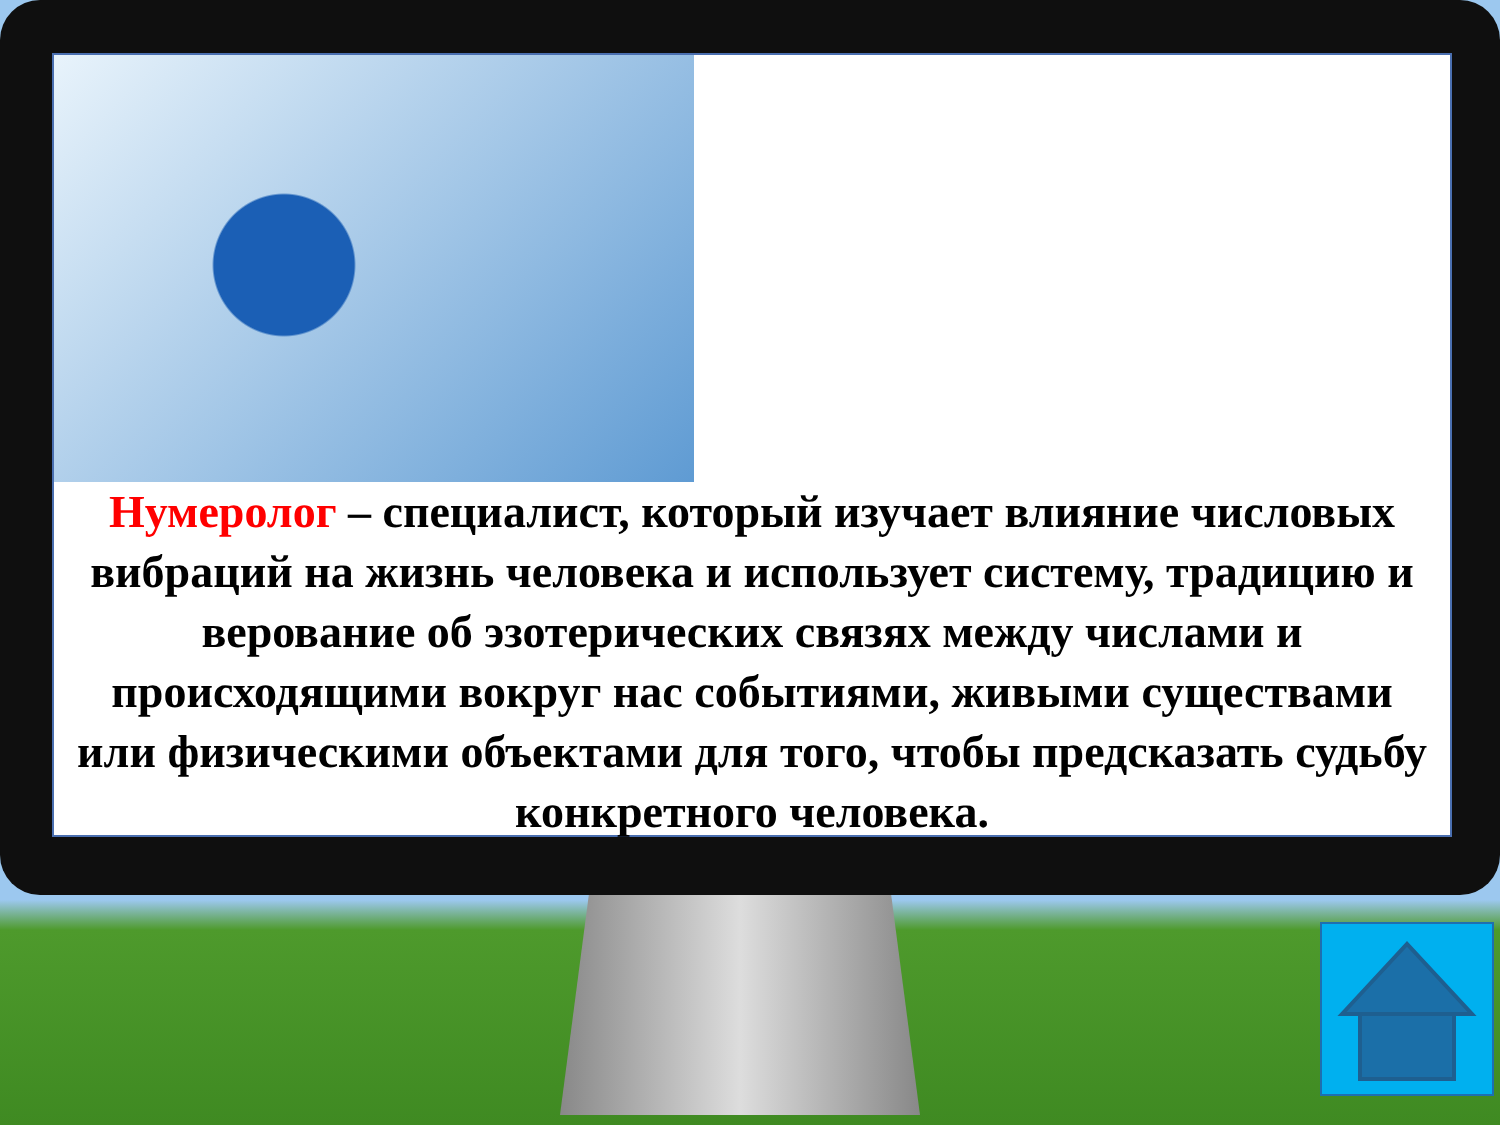Нумеролог – специалист, который изучает влияние числовых вибраций на жизнь человека и использует систему, традицию и верование об эзотерических связях между числами и происходящими вокруг нас событиями, живыми существами или физическими объектами для того, чтобы предсказать судьбу конкретного человека.